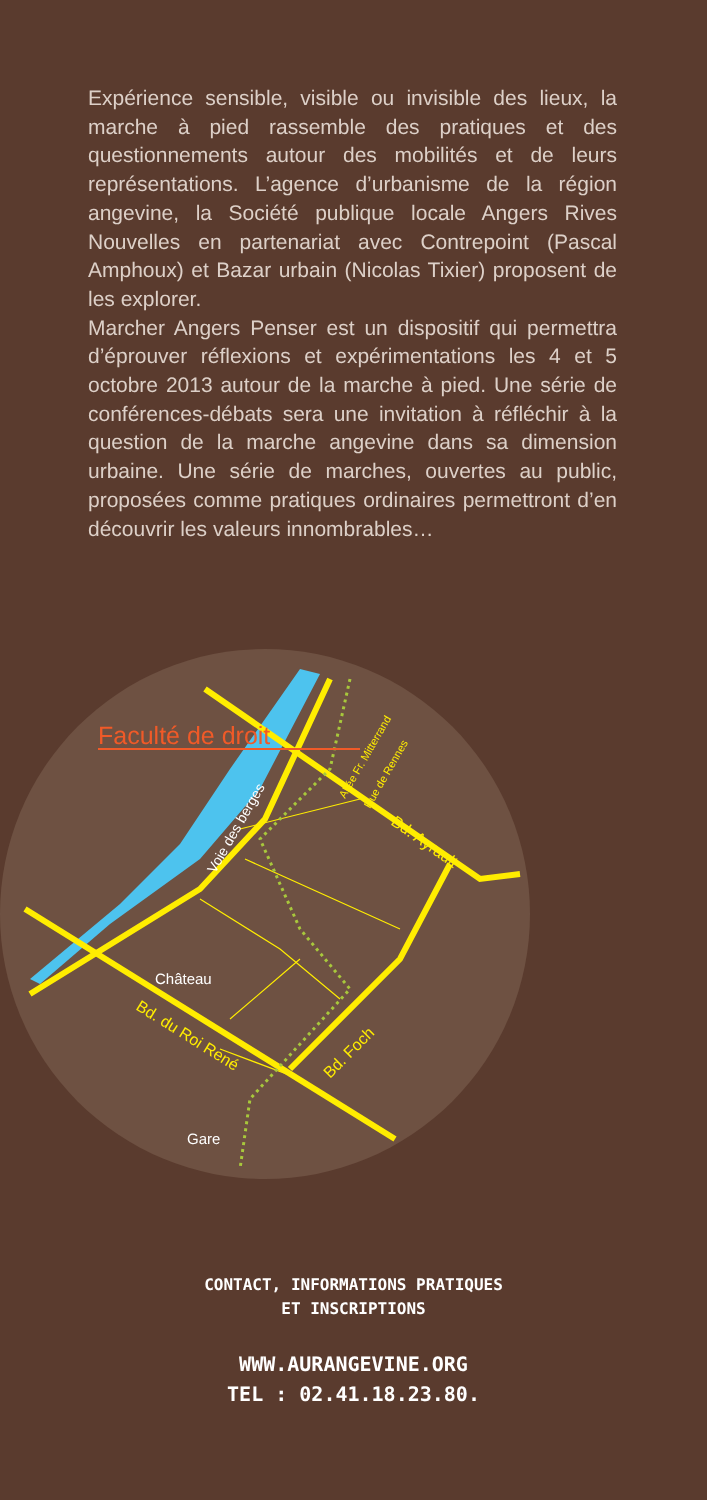Expérience sensible, visible ou invisible des lieux, la marche à pied rassemble des pratiques et des questionnements autour des mobilités et de leurs représentations. L’agence d’urbanisme de la région angevine, la Société publique locale Angers Rives Nouvelles en partenariat avec Contrepoint (Pascal Amphoux) et Bazar urbain (Nicolas Tixier) proposent de les explorer.
Marcher Angers Penser est un dispositif qui permettra d’éprouver réflexions et expérimentations les 4 et 5 octobre 2013 autour de la marche à pied. Une série de conférences-débats sera une invitation à réfléchir à la question de la marche angevine dans sa dimension urbaine. Une série de marches, ouvertes au public, proposées comme pratiques ordinaires permettront d’en découvrir les valeurs innombrables…
Faculté de droit
Voie des berges
Château
Bd. du Roi René
Bd. Ayrault
Bd. Foch
Allée Fr. Mitterrand
Rue de Rennes
Gare
CONTACT, INFORMATIONS PRATIQUES
ET INSCRIPTIONS
WWW.AURANGEVINE.ORG
TEL : 02.41.18.23.80.